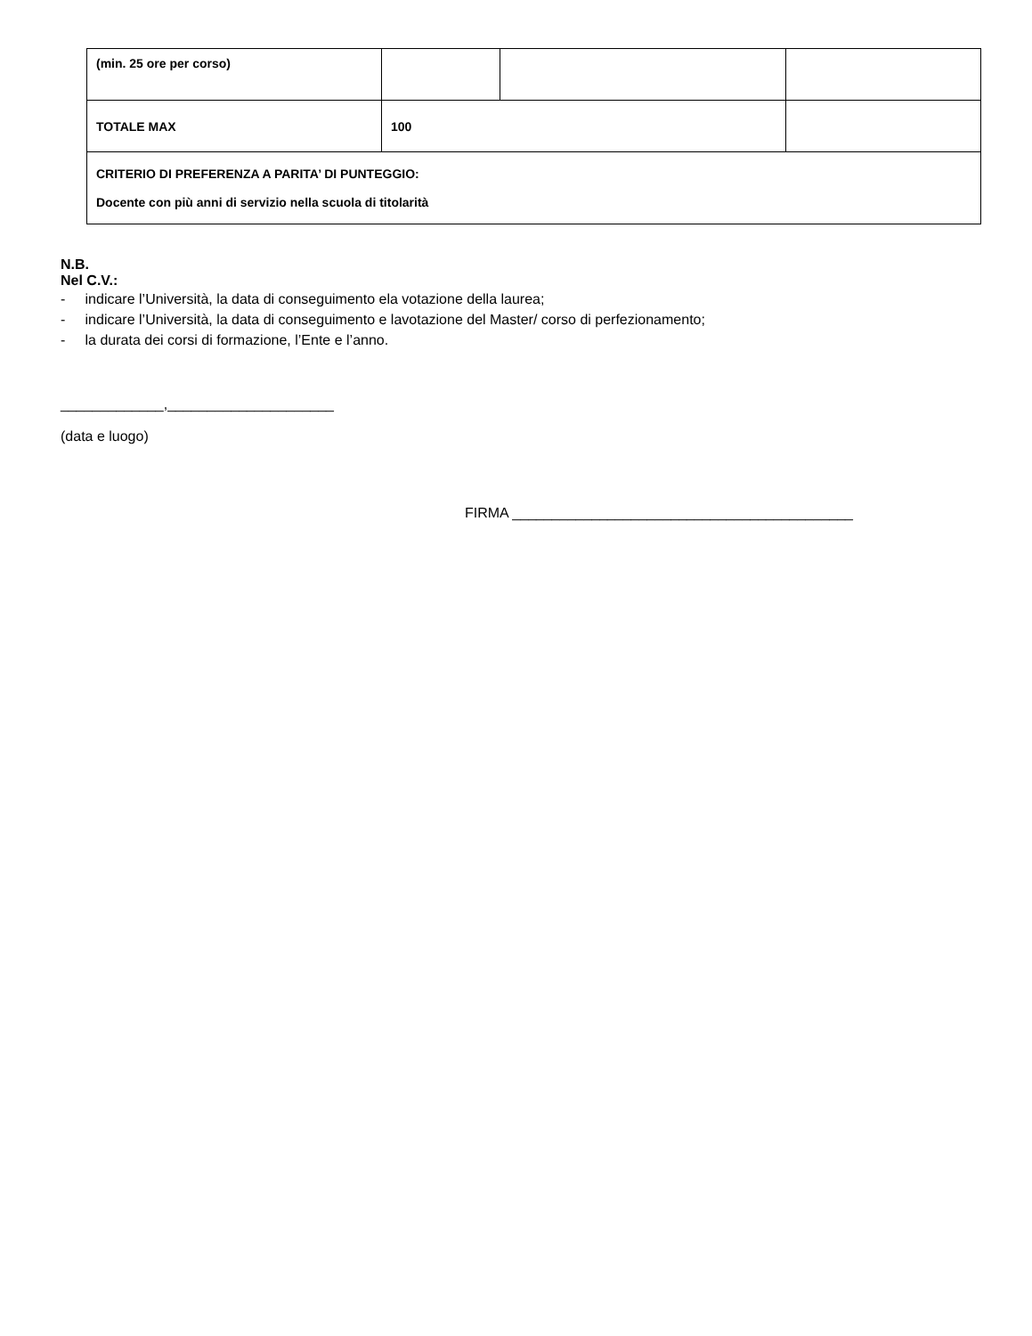| (min. 25 ore per corso) | | | |
| TOTALE MAX | 100 | | |
| CRITERIO DI PREFERENZA A PARITA’ DI PUNTEGGIO: Docente con più anni di servizio nella scuola di titolarità | | | |
N.B.
Nel C.V.:
- indicare l’Università, la data di conseguimento ela votazione della laurea;
- indicare l’Università, la data di conseguimento e lavotazione del Master/ corso di perfezionamento;
- la durata dei corsi di formazione, l’Ente e l’anno.
_____________,_____________________
(data e luogo)
FIRMA ___________________________________________